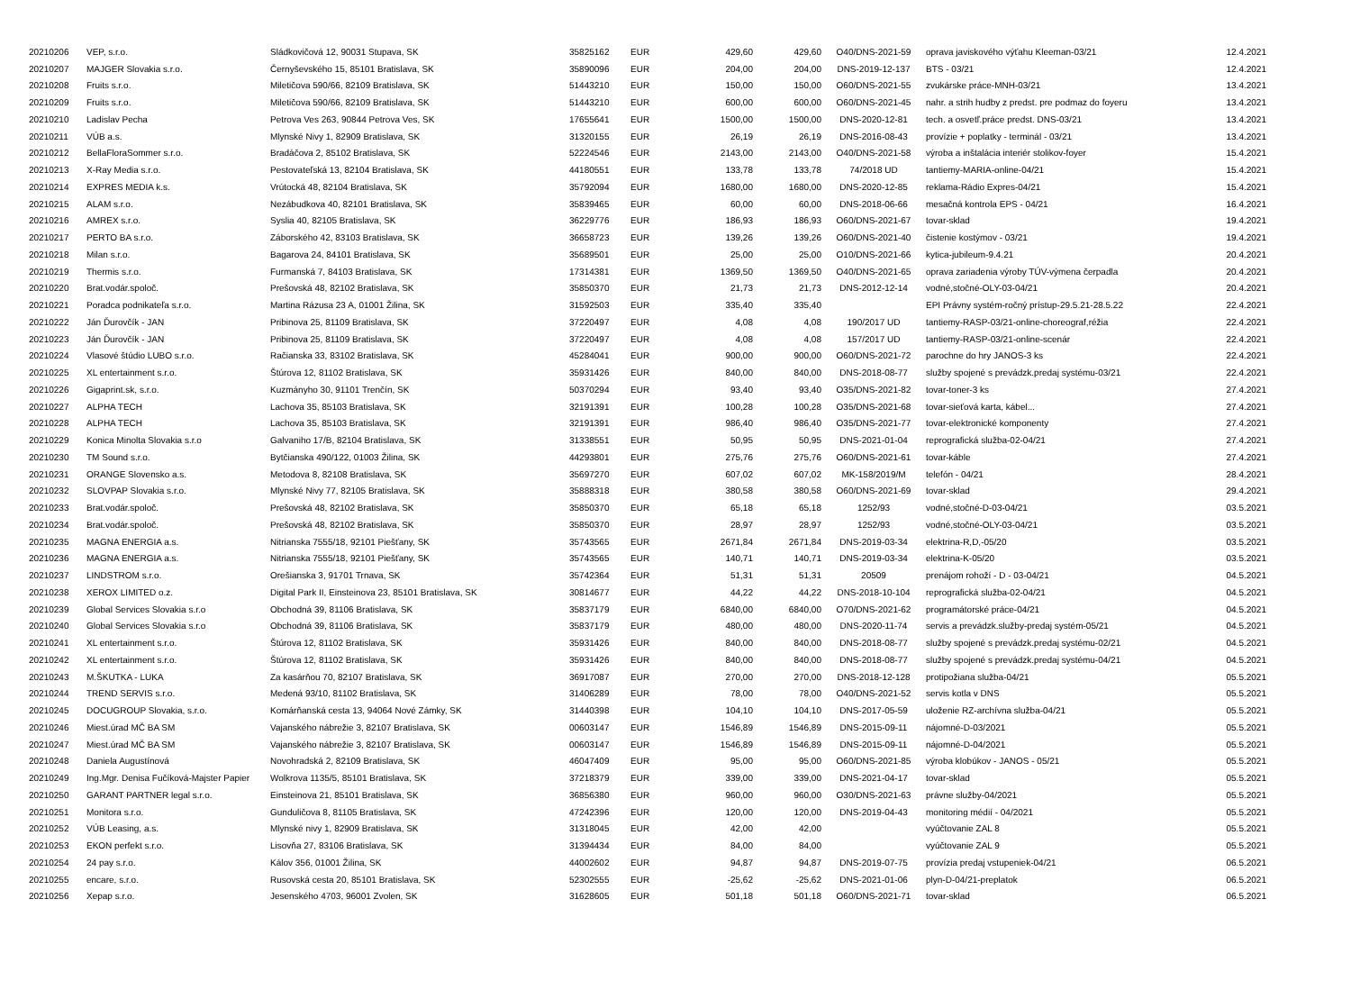| 20210206 | VEP, s.r.o. | Sládkovičová 12, 90031 Stupava, SK | 35825162 | EUR | 429,60 | 429,60 | O40/DNS-2021-59 | oprava javiskového výťahu Kleeman-03/21 | 12.4.2021 |
| 20210207 | MAJGER Slovakia s.r.o. | Černyševského 15, 85101 Bratislava, SK | 35890096 | EUR | 204,00 | 204,00 | DNS-2019-12-137 | BTS - 03/21 | 12.4.2021 |
| 20210208 | Fruits s.r.o. | Miletičova 590/66, 82109 Bratislava, SK | 51443210 | EUR | 150,00 | 150,00 | O60/DNS-2021-55 | zvukárske práce-MNH-03/21 | 13.4.2021 |
| 20210209 | Fruits s.r.o. | Miletičova 590/66, 82109 Bratislava, SK | 51443210 | EUR | 600,00 | 600,00 | O60/DNS-2021-45 | nahr. a strih hudby z predst. pre podmaz do foyeru | 13.4.2021 |
| 20210210 | Ladislav Pecha | Petrova Ves 263, 90844 Petrova Ves, SK | 17655641 | EUR | 1500,00 | 1500,00 | DNS-2020-12-81 | tech. a osvetľ.práce predst. DNS-03/21 | 13.4.2021 |
| 20210211 | VÚB a.s. | Mlynské Nivy 1, 82909 Bratislava, SK | 31320155 | EUR | 26,19 | 26,19 | DNS-2016-08-43 | provízie + poplatky - terminál - 03/21 | 13.4.2021 |
| 20210212 | BellaFloraSommer s.r.o. | Bradáčova 2, 85102 Bratislava, SK | 52224546 | EUR | 2143,00 | 2143,00 | O40/DNS-2021-58 | výroba a inštalácia interiér stolikov-foyer | 15.4.2021 |
| 20210213 | X-Ray Media s.r.o. | Pestovateľská 13, 82104 Bratislava, SK | 44180551 | EUR | 133,78 | 133,78 | 74/2018 UD | tantiemy-MARIA-online-04/21 | 15.4.2021 |
| 20210214 | EXPRES MEDIA k.s. | Vrútocká 48, 82104 Bratislava, SK | 35792094 | EUR | 1680,00 | 1680,00 | DNS-2020-12-85 | reklama-Rádio Expres-04/21 | 15.4.2021 |
| 20210215 | ALAM s.r.o. | Nezábudkova 40, 82101 Bratislava, SK | 35839465 | EUR | 60,00 | 60,00 | DNS-2018-06-66 | mesačná kontrola EPS - 04/21 | 16.4.2021 |
| 20210216 | AMREX s.r.o. | Syslia 40, 82105 Bratislava, SK | 36229776 | EUR | 186,93 | 186,93 | O60/DNS-2021-67 | tovar-sklad | 19.4.2021 |
| 20210217 | PERTO BA s.r.o. | Záborského 42, 83103 Bratislava, SK | 36658723 | EUR | 139,26 | 139,26 | O60/DNS-2021-40 | čistenie kostýmov - 03/21 | 19.4.2021 |
| 20210218 | Milan s.r.o. | Bagarova 24, 84101 Bratislava, SK | 35689501 | EUR | 25,00 | 25,00 | O10/DNS-2021-66 | kytica-jubileum-9.4.21 | 20.4.2021 |
| 20210219 | Thermis s.r.o. | Furmanská 7, 84103 Bratislava, SK | 17314381 | EUR | 1369,50 | 1369,50 | O40/DNS-2021-65 | oprava zariadenia výroby TÚV-výmena čerpadla | 20.4.2021 |
| 20210220 | Brat.vodár.spoloč. | Prešovská 48, 82102 Bratislava, SK | 35850370 | EUR | 21,73 | 21,73 | DNS-2012-12-14 | vodné,stočné-OLY-03-04/21 | 20.4.2021 |
| 20210221 | Poradca podnikateľa s.r.o. | Martina Rázusa 23 A, 01001 Žilina, SK | 31592503 | EUR | 335,40 | 335,40 | | EPI Právny systém-ročný prístup-29.5.21-28.5.22 | 22.4.2021 |
| 20210222 | Ján Ďurovčík - JAN | Pribinova 25, 81109 Bratislava, SK | 37220497 | EUR | 4,08 | 4,08 | 190/2017 UD | tantiemy-RASP-03/21-online-choreograf,réžia | 22.4.2021 |
| 20210223 | Ján Ďurovčík - JAN | Pribinova 25, 81109 Bratislava, SK | 37220497 | EUR | 4,08 | 4,08 | 157/2017 UD | tantiemy-RASP-03/21-online-scenár | 22.4.2021 |
| 20210224 | Vlasové štúdio LUBO s.r.o. | Račianska 33, 83102 Bratislava, SK | 45284041 | EUR | 900,00 | 900,00 | O60/DNS-2021-72 | parochne do hry JANOS-3 ks | 22.4.2021 |
| 20210225 | XL entertainment s.r.o. | Štúrova 12, 81102 Bratislava, SK | 35931426 | EUR | 840,00 | 840,00 | DNS-2018-08-77 | služby spojené s prevádzk.predaj systému-03/21 | 22.4.2021 |
| 20210226 | Gigaprint.sk, s.r.o. | Kuzmányho 30, 91101 Trenčín, SK | 50370294 | EUR | 93,40 | 93,40 | O35/DNS-2021-82 | tovar-toner-3 ks | 27.4.2021 |
| 20210227 | ALPHA TECH | Lachova 35, 85103 Bratislava, SK | 32191391 | EUR | 100,28 | 100,28 | O35/DNS-2021-68 | tovar-sieťová karta, kábel... | 27.4.2021 |
| 20210228 | ALPHA TECH | Lachova 35, 85103 Bratislava, SK | 32191391 | EUR | 986,40 | 986,40 | O35/DNS-2021-77 | tovar-elektronické komponenty | 27.4.2021 |
| 20210229 | Konica Minolta Slovakia s.r.o | Galvaniho 17/B, 82104 Bratislava, SK | 31338551 | EUR | 50,95 | 50,95 | DNS-2021-01-04 | reprografická služba-02-04/21 | 27.4.2021 |
| 20210230 | TM Sound s.r.o. | Bytčianska 490/122, 01003 Žilina, SK | 44293801 | EUR | 275,76 | 275,76 | O60/DNS-2021-61 | tovar-káble | 27.4.2021 |
| 20210231 | ORANGE Slovensko a.s. | Metodova 8, 82108 Bratislava, SK | 35697270 | EUR | 607,02 | 607,02 | MK-158/2019/M | telefón - 04/21 | 28.4.2021 |
| 20210232 | SLOVPAP Slovakia s.r.o. | Mlynské Nivy 77, 82105 Bratislava, SK | 35888318 | EUR | 380,58 | 380,58 | O60/DNS-2021-69 | tovar-sklad | 29.4.2021 |
| 20210233 | Brat.vodár.spoloč. | Prešovská 48, 82102 Bratislava, SK | 35850370 | EUR | 65,18 | 65,18 | 1252/93 | vodné,stočné-D-03-04/21 | 03.5.2021 |
| 20210234 | Brat.vodár.spoloč. | Prešovská 48, 82102 Bratislava, SK | 35850370 | EUR | 28,97 | 28,97 | 1252/93 | vodné,stočné-OLY-03-04/21 | 03.5.2021 |
| 20210235 | MAGNA ENERGIA a.s. | Nitrianska 7555/18, 92101 Piešťany, SK | 35743565 | EUR | 2671,84 | 2671,84 | DNS-2019-03-34 | elektrina-R,D,-05/20 | 03.5.2021 |
| 20210236 | MAGNA ENERGIA a.s. | Nitrianska 7555/18, 92101 Piešťany, SK | 35743565 | EUR | 140,71 | 140,71 | DNS-2019-03-34 | elektrina-K-05/20 | 03.5.2021 |
| 20210237 | LINDSTROM s.r.o. | Orešianska 3, 91701 Trnava, SK | 35742364 | EUR | 51,31 | 51,31 | 20509 | prenájom rohoží - D - 03-04/21 | 04.5.2021 |
| 20210238 | XEROX LIMITED o.z. | Digital Park II, Einsteinova 23, 85101 Bratislava, SK | 30814677 | EUR | 44,22 | 44,22 | DNS-2018-10-104 | reprografická služba-02-04/21 | 04.5.2021 |
| 20210239 | Global Services Slovakia s.r.o | Obchodná 39, 81106 Bratislava, SK | 35837179 | EUR | 6840,00 | 6840,00 | O70/DNS-2021-62 | programátorské práce-04/21 | 04.5.2021 |
| 20210240 | Global Services Slovakia s.r.o | Obchodná 39, 81106 Bratislava, SK | 35837179 | EUR | 480,00 | 480,00 | DNS-2020-11-74 | servis a prevádzk.služby-predaj systém-05/21 | 04.5.2021 |
| 20210241 | XL entertainment s.r.o. | Štúrova 12, 81102 Bratislava, SK | 35931426 | EUR | 840,00 | 840,00 | DNS-2018-08-77 | služby spojené s prevádzk.predaj systému-02/21 | 04.5.2021 |
| 20210242 | XL entertainment s.r.o. | Štúrova 12, 81102 Bratislava, SK | 35931426 | EUR | 840,00 | 840,00 | DNS-2018-08-77 | služby spojené s prevádzk.predaj systému-04/21 | 04.5.2021 |
| 20210243 | M.ŠKUTKA - LUKA | Za kasárňou 70, 82107 Bratislava, SK | 36917087 | EUR | 270,00 | 270,00 | DNS-2018-12-128 | protipožiana služba-04/21 | 05.5.2021 |
| 20210244 | TREND SERVIS s.r.o. | Medená 93/10, 81102 Bratislava, SK | 31406289 | EUR | 78,00 | 78,00 | O40/DNS-2021-52 | servis kotla v DNS | 05.5.2021 |
| 20210245 | DOCUGROUP Slovakia, s.r.o. | Komárňanská cesta 13, 94064 Nové Zámky, SK | 31440398 | EUR | 104,10 | 104,10 | DNS-2017-05-59 | uloženie RZ-archívna služba-04/21 | 05.5.2021 |
| 20210246 | Miest.úrad MČ BA SM | Vajanského nábrežie 3, 82107 Bratislava, SK | 00603147 | EUR | 1546,89 | 1546,89 | DNS-2015-09-11 | nájomné-D-03/2021 | 05.5.2021 |
| 20210247 | Miest.úrad MČ BA SM | Vajanského nábrežie 3, 82107 Bratislava, SK | 00603147 | EUR | 1546,89 | 1546,89 | DNS-2015-09-11 | nájomné-D-04/2021 | 05.5.2021 |
| 20210248 | Daniela Augustínová | Novohradská 2, 82109 Bratislava, SK | 46047409 | EUR | 95,00 | 95,00 | O60/DNS-2021-85 | výroba klobúkov - JANOS - 05/21 | 05.5.2021 |
| 20210249 | Ing.Mgr. Denisa Fučíková-Majster Papier | Wolkrova 1135/5, 85101 Bratislava, SK | 37218379 | EUR | 339,00 | 339,00 | DNS-2021-04-17 | tovar-sklad | 05.5.2021 |
| 20210250 | GARANT PARTNER legal s.r.o. | Einsteinova 21, 85101 Bratislava, SK | 36856380 | EUR | 960,00 | 960,00 | O30/DNS-2021-63 | právne služby-04/2021 | 05.5.2021 |
| 20210251 | Monitora s.r.o. | Gunduličova 8, 81105 Bratislava, SK | 47242396 | EUR | 120,00 | 120,00 | DNS-2019-04-43 | monitoring médií - 04/2021 | 05.5.2021 |
| 20210252 | VÚB Leasing, a.s. | Mlynské nivy 1, 82909 Bratislava, SK | 31318045 | EUR | 42,00 | 42,00 | | vyúčtovanie ZAL 8 | 05.5.2021 |
| 20210253 | EKON perfekt s.r.o. | Lisovňa 27, 83106 Bratislava, SK | 31394434 | EUR | 84,00 | 84,00 | | vyúčtovanie ZAL 9 | 05.5.2021 |
| 20210254 | 24 pay s.r.o. | Kálov 356, 01001 Žilina, SK | 44002602 | EUR | 94,87 | 94,87 | DNS-2019-07-75 | provízia predaj vstupeniek-04/21 | 06.5.2021 |
| 20210255 | encare, s.r.o. | Rusovská cesta 20, 85101 Bratislava, SK | 52302555 | EUR | -25,62 | -25,62 | DNS-2021-01-06 | plyn-D-04/21-preplatok | 06.5.2021 |
| 20210256 | Xepap s.r.o. | Jesenského 4703, 96001 Zvolen, SK | 31628605 | EUR | 501,18 | 501,18 | O60/DNS-2021-71 | tovar-sklad | 06.5.2021 |